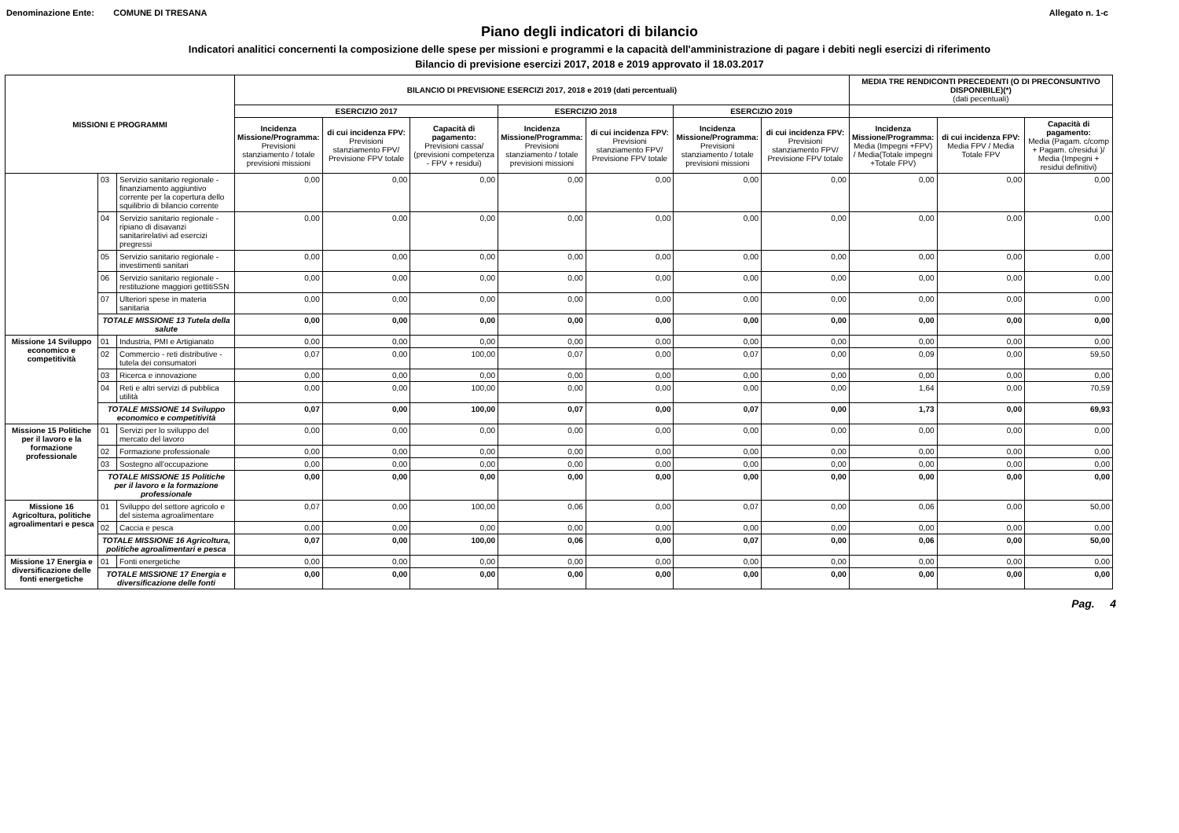Denominazione Ente: COMUNE DI TRESANA Allegato n. 1-c
Piano degli indicatori di bilancio
Indicatori analitici concernenti la composizione delle spese per missioni e programmi e la capacità dell'amministrazione di pagare i debiti negli esercizi di riferimento
Bilancio di previsione esercizi 2017, 2018 e 2019 approvato il 18.03.2017
| MISSIONI E PROGRAMMI | | | BILANCIO DI PREVISIONE ESERCIZI 2017, 2018 e 2019 (dati percentuali) | | | | | | | MEDIA TRE RENDICONTI PRECEDENTI (O DI PRECONSUNTIVO DISPONIBILE)(*) (dati pecentuali) | | |
| --- | --- | --- | --- | --- | --- | --- | --- | --- | --- | --- | --- | --- |
| | | | ESERCIZIO 2017 | | | ESERCIZIO 2018 | | ESERCIZIO 2019 | | | | |
| | | | Incidenza Missione/Programma: Previsioni stanziamento / totale previsioni missioni | di cui incidenza FPV: Previsioni stanziamento FPV/ Previsione FPV totale | Capacità di pagamento: Previsioni cassa/ (previsioni competenza - FPV + residui) | Incidenza Missione/Programma: Previsioni stanziamento / totale previsioni missioni | di cui incidenza FPV: Previsioni stanziamento FPV/ Previsione FPV totale | Incidenza Missione/Programma: Previsioni stanziamento / totale previsioni missioni | di cui incidenza FPV: Previsioni stanziamento FPV/ Previsione FPV totale | Incidenza Missione/Programma: Media (Impegni +FPV) / Media(Totale impegni +Totale FPV) | di cui incidenza FPV: Media FPV / Media Totale FPV | Capacità di pagamento: Media (Pagam. c/comp + Pagam. c/residui )/ Media (Impegni + residui definitivi) |
| | 03 | Servizio sanitario regionale - finanziamento aggiuntivo corrente per la copertura dello squilibrio di bilancio corrente | 0,00 | 0,00 | 0,00 | 0,00 | 0,00 | 0,00 | 0,00 | 0,00 | 0,00 | 0,00 |
| | 04 | Servizio sanitario regionale - ripiano di disavanzi sanitarirelativi ad esercizi pregressi | 0,00 | 0,00 | 0,00 | 0,00 | 0,00 | 0,00 | 0,00 | 0,00 | 0,00 | 0,00 |
| | 05 | Servizio sanitario regionale - investimenti sanitari | 0,00 | 0,00 | 0,00 | 0,00 | 0,00 | 0,00 | 0,00 | 0,00 | 0,00 | 0,00 |
| | 06 | Servizio sanitario regionale - restituzione maggiori gettitiSSN | 0,00 | 0,00 | 0,00 | 0,00 | 0,00 | 0,00 | 0,00 | 0,00 | 0,00 | 0,00 |
| | 07 | Ulteriori spese in materia sanitaria | 0,00 | 0,00 | 0,00 | 0,00 | 0,00 | 0,00 | 0,00 | 0,00 | 0,00 | 0,00 |
| | TOTALE MISSIONE 13 Tutela della salute | | 0,00 | 0,00 | 0,00 | 0,00 | 0,00 | 0,00 | 0,00 | 0,00 | 0,00 | 0,00 |
| Missione 14 Sviluppo economico e competitività | 01 | Industria, PMI e Artigianato | 0,00 | 0,00 | 0,00 | 0,00 | 0,00 | 0,00 | 0,00 | 0,00 | 0,00 | 0,00 |
| | 02 | Commercio - reti distributive - tutela dei consumatori | 0,07 | 0,00 | 100,00 | 0,07 | 0,00 | 0,07 | 0,00 | 0,09 | 0,00 | 59,50 |
| | 03 | Ricerca e innovazione | 0,00 | 0,00 | 0,00 | 0,00 | 0,00 | 0,00 | 0,00 | 0,00 | 0,00 | 0,00 |
| | 04 | Reti e altri servizi di pubblica utilità | 0,00 | 0,00 | 100,00 | 0,00 | 0,00 | 0,00 | 0,00 | 1,64 | 0,00 | 70,59 |
| | TOTALE MISSIONE 14 Sviluppo economico e competitività | | 0,07 | 0,00 | 100,00 | 0,07 | 0,00 | 0,07 | 0,00 | 1,73 | 0,00 | 69,93 |
| Missione 15 Politiche per il lavoro e la formazione professionale | 01 | Servizi per lo sviluppo del mercato del lavoro | 0,00 | 0,00 | 0,00 | 0,00 | 0,00 | 0,00 | 0,00 | 0,00 | 0,00 | 0,00 |
| | 02 | Formazione professionale | 0,00 | 0,00 | 0,00 | 0,00 | 0,00 | 0,00 | 0,00 | 0,00 | 0,00 | 0,00 |
| | 03 | Sostegno all'occupazione | 0,00 | 0,00 | 0,00 | 0,00 | 0,00 | 0,00 | 0,00 | 0,00 | 0,00 | 0,00 |
| | TOTALE MISSIONE 15 Politiche per il lavoro e la formazione professionale | | 0,00 | 0,00 | 0,00 | 0,00 | 0,00 | 0,00 | 0,00 | 0,00 | 0,00 | 0,00 |
| Missione 16 Agricoltura, politiche agroalimentari e pesca | 01 | Sviluppo del settore agricolo e del sistema agroalimentare | 0,07 | 0,00 | 100,00 | 0,06 | 0,00 | 0,07 | 0,00 | 0,06 | 0,00 | 50,00 |
| | 02 | Caccia e pesca | 0,00 | 0,00 | 0,00 | 0,00 | 0,00 | 0,00 | 0,00 | 0,00 | 0,00 | 0,00 |
| | TOTALE MISSIONE 16 Agricoltura, politiche agroalimentari e pesca | | 0,07 | 0,00 | 100,00 | 0,06 | 0,00 | 0,07 | 0,00 | 0,06 | 0,00 | 50,00 |
| Missione 17 Energia e diversificazione delle fonti energetiche | 01 | Fonti energetiche | 0,00 | 0,00 | 0,00 | 0,00 | 0,00 | 0,00 | 0,00 | 0,00 | 0,00 | 0,00 |
| | TOTALE MISSIONE 17 Energia e diversificazione delle fonti | | 0,00 | 0,00 | 0,00 | 0,00 | 0,00 | 0,00 | 0,00 | 0,00 | 0,00 | 0,00 |
Pag. 4